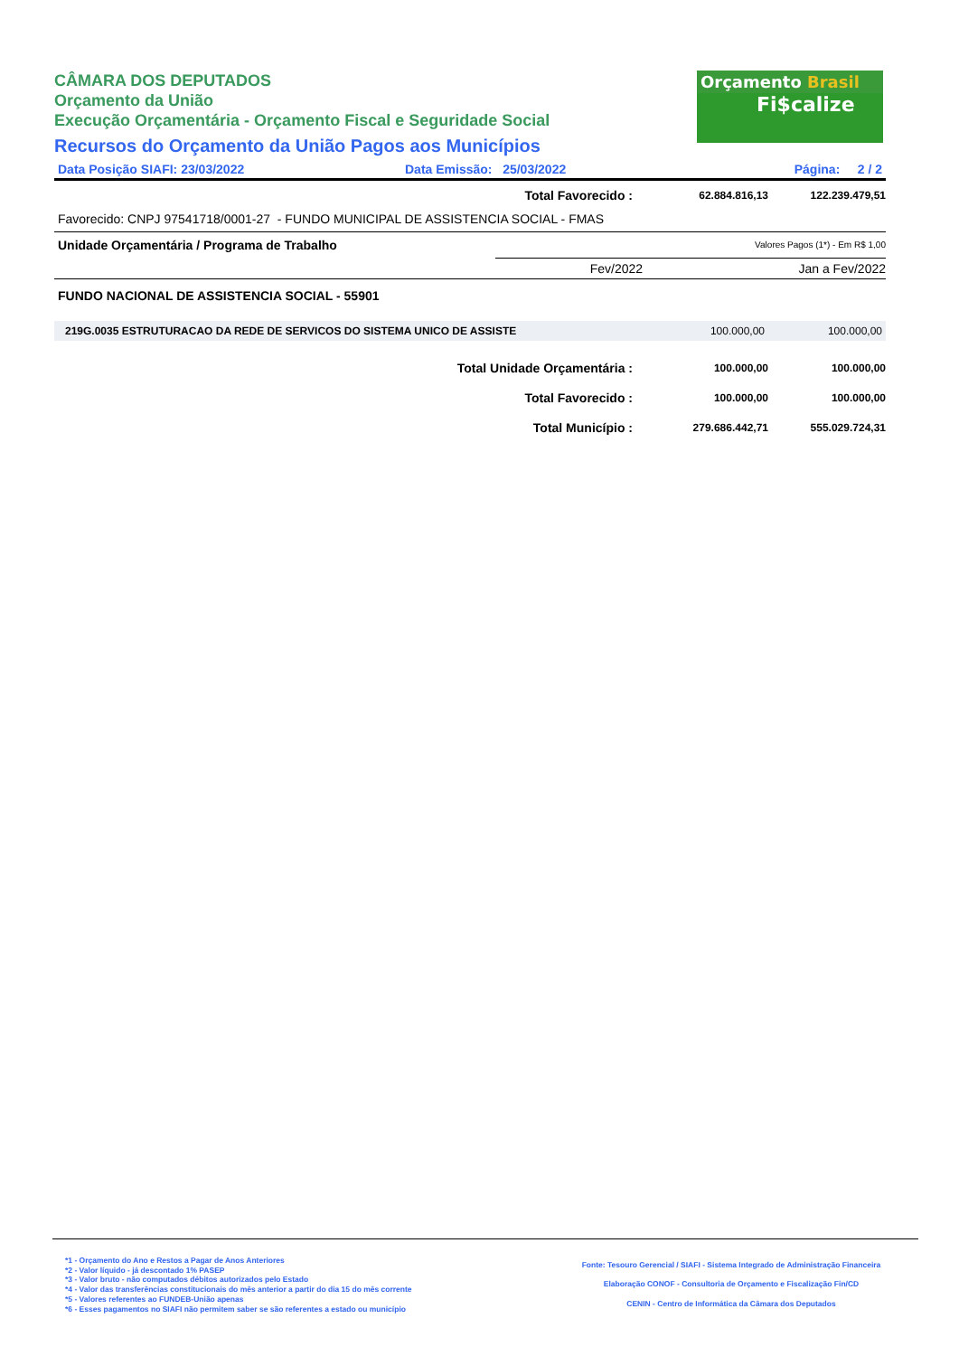Orçamento Brasil
Fi$calize
CÂMARA DOS DEPUTADOS
Orçamento da União
Execução Orçamentária - Orçamento Fiscal e Seguridade Social
Recursos do Orçamento da União Pagos aos Municípios
Data Posição SIAFI: 23/03/2022 Data Emissão: 25/03/2022 Página: 2 / 2
| Total Favorecido : | 62.884.816,13 | 122.239.479,51 |
Favorecido: CNPJ 97541718/0001-27 - FUNDO MUNICIPAL DE ASSISTENCIA SOCIAL - FMAS
| Unidade Orçamentária / Programa de Trabalho | Valores Pagos (1*) - Em R$ 1,00 | |
| | Fev/2022 | Jan a Fev/2022 |
FUNDO NACIONAL DE ASSISTENCIA SOCIAL - 55901
| 219G.0035 ESTRUTURACAO DA REDE DE SERVICOS DO SISTEMA UNICO DE ASSISTE | 100.000,00 | 100.000,00 |
| Total Unidade Orçamentária : | 100.000,00 | 100.000,00 |
| Total Favorecido : | 100.000,00 | 100.000,00 |
| Total Município : | 279.686.442,71 | 555.029.724,31 |
*1 - Orçamento do Ano e Restos a Pagar de Anos Anteriores
*2 - Valor líquido - já descontado 1% PASEP
*3 - Valor bruto - não computados débitos autorizados pelo Estado
*4 - Valor das transferências constitucionais do mês anterior a partir do dia 15 do mês corrente
*5 - Valores referentes ao FUNDEB-União apenas
*6 - Esses pagamentos no SIAFI não permitem saber se são referentes a estado ou município
Fonte: Tesouro Gerencial / SIAFI - Sistema Integrado de Administração Financeira
Elaboração CONOF - Consultoria de Orçamento e Fiscalização Fin/CD
CENIN - Centro de Informática da Câmara dos Deputados